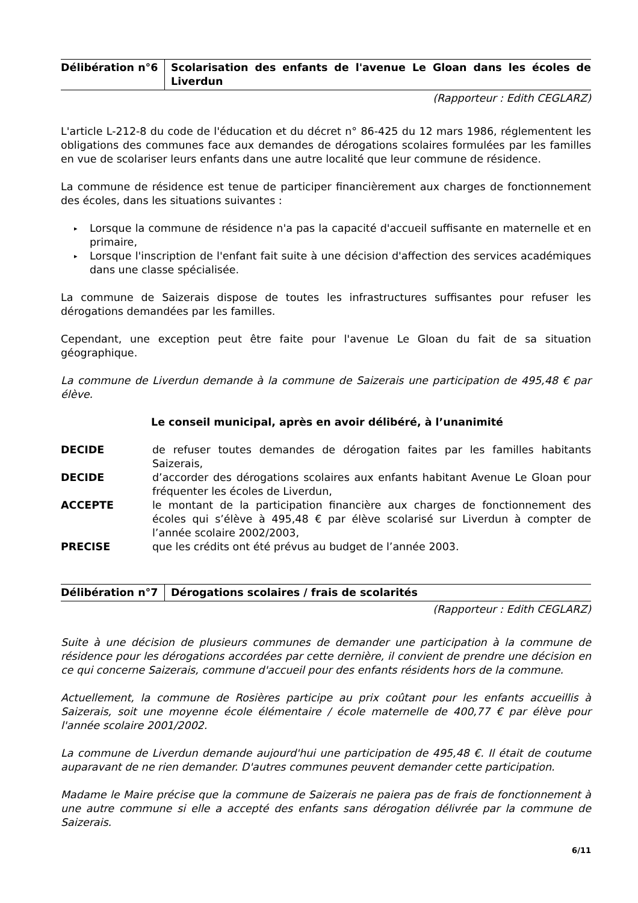Délibération n°6 Scolarisation des enfants de l'avenue Le Gloan dans les écoles de Liverdun
(Rapporteur : Edith CEGLARZ)
L'article L-212-8 du code de l'éducation et du décret n° 86-425 du 12 mars 1986, réglementent les obligations des communes face aux demandes de dérogations scolaires formulées par les familles en vue de scolariser leurs enfants dans une autre localité que leur commune de résidence.
La commune de résidence est tenue de participer financièrement aux charges de fonctionnement des écoles, dans les situations suivantes :
▸ Lorsque la commune de résidence n'a pas la capacité d'accueil suffisante en maternelle et en primaire,
▸ Lorsque l'inscription de l'enfant fait suite à une décision d'affection des services académiques dans une classe spécialisée.
La commune de Saizerais dispose de toutes les infrastructures suffisantes pour refuser les dérogations demandées par les familles.
Cependant, une exception peut être faite pour l'avenue Le Gloan du fait de sa situation géographique.
La commune de Liverdun demande à la commune de Saizerais une participation de 495,48 € par élève.
Le conseil municipal, après en avoir délibéré, à l’unanimité
DECIDE de refuser toutes demandes de dérogation faites par les familles habitants Saizerais,
DECIDE d’accorder des dérogations scolaires aux enfants habitant Avenue Le Gloan pour fréquenter les écoles de Liverdun,
ACCEPTE le montant de la participation financière aux charges de fonctionnement des écoles qui s’élève à 495,48 € par élève scolarisé sur Liverdun à compter de l’année scolaire 2002/2003,
PRECISE que les crédits ont été prévus au budget de l’année 2003.
Délibération n°7 Dérogations scolaires / frais de scolarités
(Rapporteur : Edith CEGLARZ)
Suite à une décision de plusieurs communes de demander une participation à la commune de résidence pour les dérogations accordées par cette dernière, il convient de prendre une décision en ce qui concerne Saizerais, commune d'accueil pour des enfants résidents hors de la commune.
Actuellement, la commune de Rosières participe au prix coûtant pour les enfants accueillis à Saizerais, soit une moyenne école élémentaire / école maternelle de 400,77 € par élève pour l'année scolaire 2001/2002.
La commune de Liverdun demande aujourd'hui une participation de 495,48 €. Il était de coutume auparavant de ne rien demander. D'autres communes peuvent demander cette participation.
Madame le Maire précise que la commune de Saizerais ne paiera pas de frais de fonctionnement à une autre commune si elle a accepté des enfants sans dérogation délivrée par la commune de Saizerais.
6/11